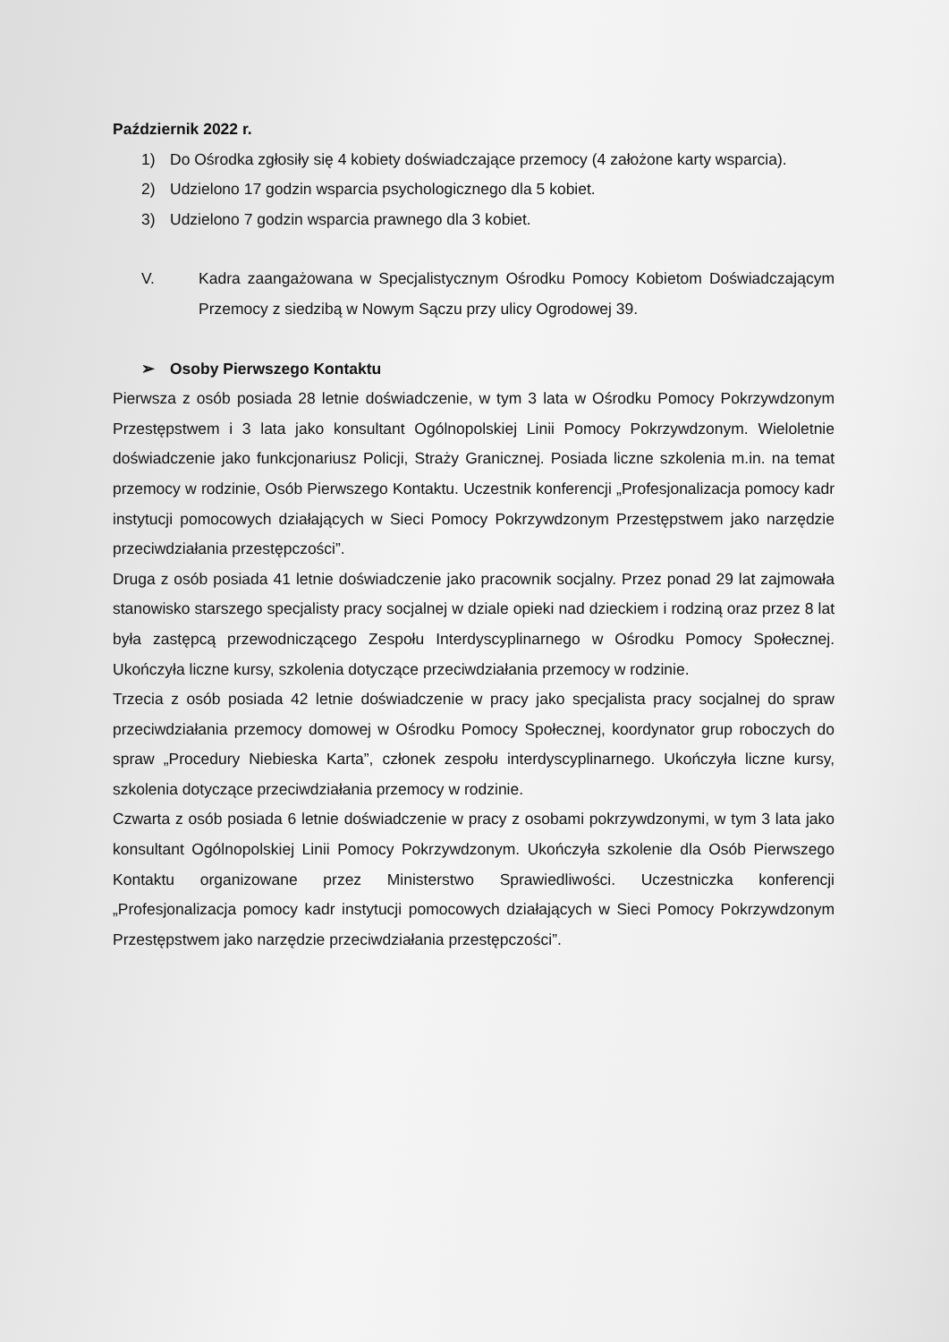Październik 2022 r.
1) Do Ośrodka zgłosiły się 4 kobiety doświadczające przemocy (4 założone karty wsparcia).
2) Udzielono 17 godzin wsparcia psychologicznego dla 5 kobiet.
3) Udzielono 7 godzin wsparcia prawnego dla 3 kobiet.
V. Kadra zaangażowana w Specjalistycznym Ośrodku Pomocy Kobietom Doświadczającym Przemocy z siedzibą w Nowym Sączu przy ulicy Ogrodowej 39.
➢ Osoby Pierwszego Kontaktu
Pierwsza z osób posiada 28 letnie doświadczenie, w tym 3 lata w Ośrodku Pomocy Pokrzywdzonym Przestępstwem i 3 lata jako konsultant Ogólnopolskiej Linii Pomocy Pokrzywdzonym. Wieloletnie doświadczenie jako funkcjonariusz Policji, Straży Granicznej. Posiada liczne szkolenia m.in. na temat przemocy w rodzinie, Osób Pierwszego Kontaktu. Uczestnik konferencji „Profesjonalizacja pomocy kadr instytucji pomocowych działających w Sieci Pomocy Pokrzywdzonym Przestępstwem jako narzędzie przeciwdziałania przestępczości”.
Druga z osób posiada 41 letnie doświadczenie jako pracownik socjalny. Przez ponad 29 lat zajmowała stanowisko starszego specjalisty pracy socjalnej w dziale opieki nad dzieckiem i rodziną oraz przez 8 lat była zastępcą przewodniczącego Zespołu Interdyscyplinarnego w Ośrodku Pomocy Społecznej. Ukończyła liczne kursy, szkolenia dotyczące przeciwdziałania przemocy w rodzinie.
Trzecia z osób posiada 42 letnie doświadczenie w pracy jako specjalista pracy socjalnej do spraw przeciwdziałania przemocy domowej w Ośrodku Pomocy Społecznej, koordynator grup roboczych do spraw „Procedury Niebieska Karta”, członek zespołu interdyscyplinarnego. Ukończyła liczne kursy, szkolenia dotyczące przeciwdziałania przemocy w rodzinie.
Czwarta z osób posiada 6 letnie doświadczenie w pracy z osobami pokrzywdzonymi, w tym 3 lata jako konsultant Ogólnopolskiej Linii Pomocy Pokrzywdzonym. Ukończyła szkolenie dla Osób Pierwszego Kontaktu organizowane przez Ministerstwo Sprawiedliwości. Uczestniczka konferencji „Profesjonalizacja pomocy kadr instytucji pomocowych działających w Sieci Pomocy Pokrzywdzonym Przestępstwem jako narzędzie przeciwdziałania przestępczości”.